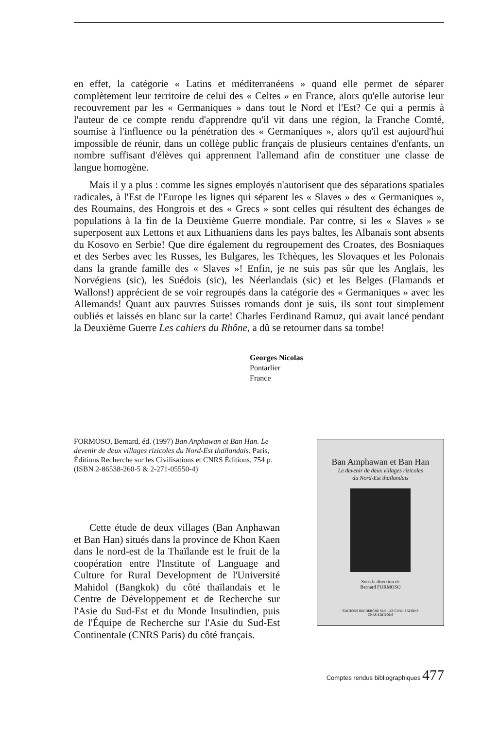en effet, la catégorie « Latins et méditerranéens » quand elle permet de séparer complètement leur territoire de celui des « Celtes » en France, alors qu'elle autorise leur recouvrement par les « Germaniques » dans tout le Nord et l'Est? Ce qui a permis à l'auteur de ce compte rendu d'apprendre qu'il vit dans une région, la Franche Comté, soumise à l'influence ou la pénétration des « Germaniques », alors qu'il est aujourd'hui impossible de réunir, dans un collège public français de plusieurs centaines d'enfants, un nombre suffisant d'élèves qui apprennent l'allemand afin de constituer une classe de langue homogène.
Mais il y a plus : comme les signes employés n'autorisent que des séparations spatiales radicales, à l'Est de l'Europe les lignes qui séparent les « Slaves » des « Germaniques », des Roumains, des Hongrois et des « Grecs » sont celles qui résultent des échanges de populations à la fin de la Deuxième Guerre mondiale. Par contre, si les « Slaves » se superposent aux Lettons et aux Lithuaniens dans les pays baltes, les Albanais sont absents du Kosovo en Serbie! Que dire également du regroupement des Croates, des Bosniaques et des Serbes avec les Russes, les Bulgares, les Tchèques, les Slovaques et les Polonais dans la grande famille des « Slaves »! Enfin, je ne suis pas sûr que les Anglais, les Norvégiens (sic), les Suédois (sic), les Néerlandais (sic) et les Belges (Flamands et Wallons!) apprécient de se voir regroupés dans la catégorie des « Germaniques » avec les Allemands! Quant aux pauvres Suisses romands dont je suis, ils sont tout simplement oubliés et laissés en blanc sur la carte! Charles Ferdinand Ramuz, qui avait lancé pendant la Deuxième Guerre Les cahiers du Rhône, a dû se retourner dans sa tombe!
Georges Nicolas
Pontarlier
France
FORMOSO, Bernard, éd. (1997) Ban Anphawan et Ban Han. Le devenir de deux villages rizicoles du Nord-Est thaïlandais. Paris, Éditions Recherche sur les Civilisations et CNRS Éditions, 754 p. (ISBN 2-86538-260-5 & 2-271-05550-4)
Cette étude de deux villages (Ban Anphawan et Ban Han) situés dans la province de Khon Kaen dans le nord-est de la Thaïlande est le fruit de la coopération entre l'Institute of Language and Culture for Rural Development de l'Université Mahidol (Bangkok) du côté thaïlandais et le Centre de Développement et de Recherche sur l'Asie du Sud-Est et du Monde Insulindien, puis de l'Équipe de Recherche sur l'Asie du Sud-Est Continentale (CNRS Paris) du côté français.
Ban Amphawan et Ban Han
Le devenir de deux villages rizicoles
du Nord-Est thaïlandais
Sous la direction de
Bernard FORMOSO
ÉDITIONS RECHERCHE SUR LES CIVILISATIONS
CNRS ÉDITIONS
Comptes rendus bibliographiques 477